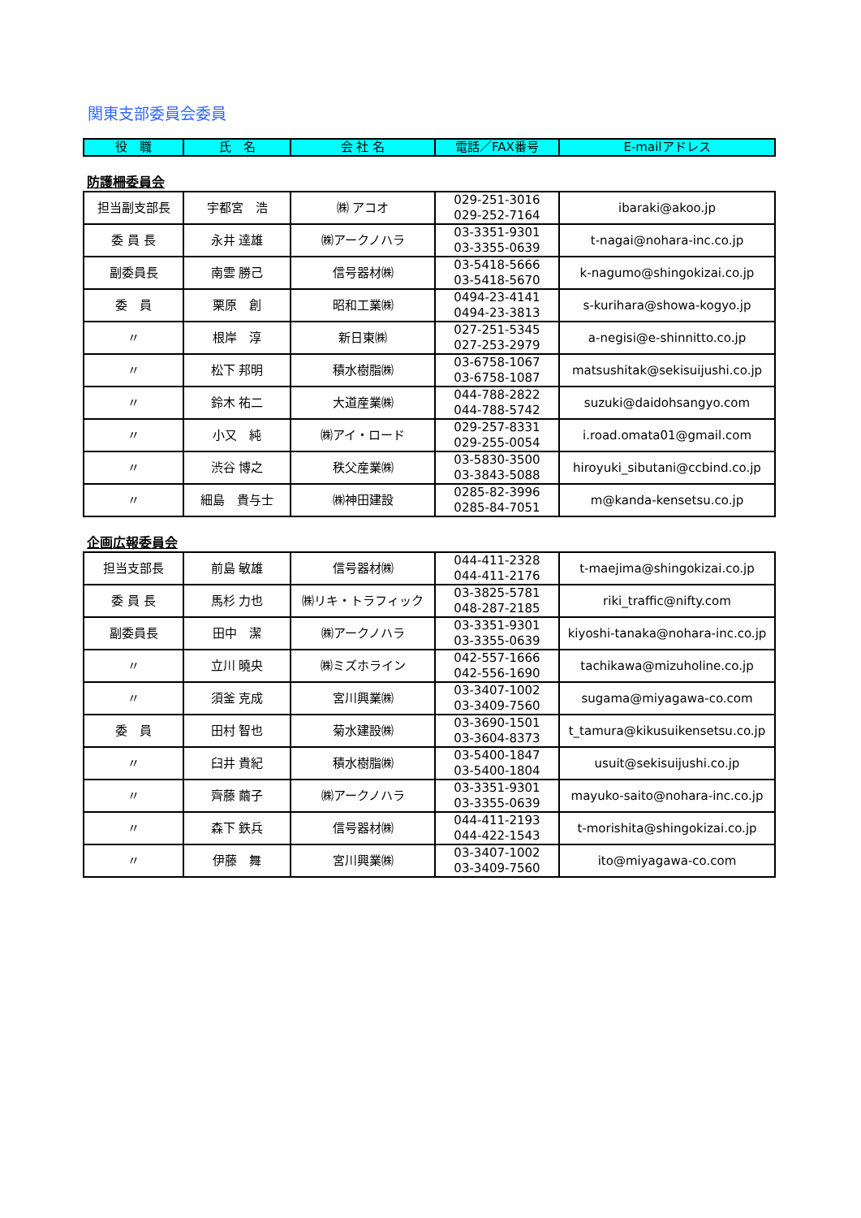関東支部委員会委員
| 役 職 | 氏 名 | 会 社 名 | 電話／FAX番号 | E-mailアドレス |
| --- | --- | --- | --- | --- |
防護柵委員会
| 担当副支部長 | 宇都宮 浩 | ㈱ アコオ | 029-251-3016 029-252-7164 | ibaraki@akoo.jp |
| 委 員 長 | 永井 達雄 | ㈱アークノハラ | 03-3351-9301 03-3355-0639 | t-nagai@nohara-inc.co.jp |
| 副委員長 | 南雲 勝己 | 信号器材㈱ | 03-5418-5666 03-5418-5670 | k-nagumo@shingokizai.co.jp |
| 委 員 | 栗原 創 | 昭和工業㈱ | 0494-23-4141 0494-23-3813 | s-kurihara@showa-kogyo.jp |
| 〃 | 根岸 淳 | 新日東㈱ | 027-251-5345 027-253-2979 | a-negisi@e-shinnitto.co.jp |
| 〃 | 松下 邦明 | 積水樹脂㈱ | 03-6758-1067 03-6758-1087 | matsushitak@sekisuijushi.co.jp |
| 〃 | 鈴木 祐二 | 大道産業㈱ | 044-788-2822 044-788-5742 | suzuki@daidohsangyo.com |
| 〃 | 小又 純 | ㈱アイ・ロード | 029-257-8331 029-255-0054 | i.road.omata01@gmail.com |
| 〃 | 渋谷 博之 | 秩父産業㈱ | 03-5830-3500 03-3843-5088 | hiroyuki_sibutani@ccbind.co.jp |
| 〃 | 細島 貴与士 | ㈱神田建設 | 0285-82-3996 0285-84-7051 | m@kanda-kensetsu.co.jp |
企画広報委員会
| 担当支部長 | 前島 敏雄 | 信号器材㈱ | 044-411-2328 044-411-2176 | t-maejima@shingokizai.co.jp |
| 委 員 長 | 馬杉 力也 | ㈱リキ・トラフィック | 03-3825-5781 048-287-2185 | riki_traffic@nifty.com |
| 副委員長 | 田中 潔 | ㈱アークノハラ | 03-3351-9301 03-3355-0639 | kiyoshi-tanaka@nohara-inc.co.jp |
| 〃 | 立川 曉央 | ㈱ミズホライン | 042-557-1666 042-556-1690 | tachikawa@mizuholine.co.jp |
| 〃 | 須釜 克成 | 宮川興業㈱ | 03-3407-1002 03-3409-7560 | sugama@miyagawa-co.com |
| 委 員 | 田村 智也 | 菊水建設㈱ | 03-3690-1501 03-3604-8373 | t_tamura@kikusuikensetsu.co.jp |
| 〃 | 臼井 貴紀 | 積水樹脂㈱ | 03-5400-1847 03-5400-1804 | usuit@sekisuijushi.co.jp |
| 〃 | 齊藤 繭子 | ㈱アークノハラ | 03-3351-9301 03-3355-0639 | mayuko-saito@nohara-inc.co.jp |
| 〃 | 森下 鉄兵 | 信号器材㈱ | 044-411-2193 044-422-1543 | t-morishita@shingokizai.co.jp |
| 〃 | 伊藤 舞 | 宮川興業㈱ | 03-3407-1002 03-3409-7560 | ito@miyagawa-co.com |